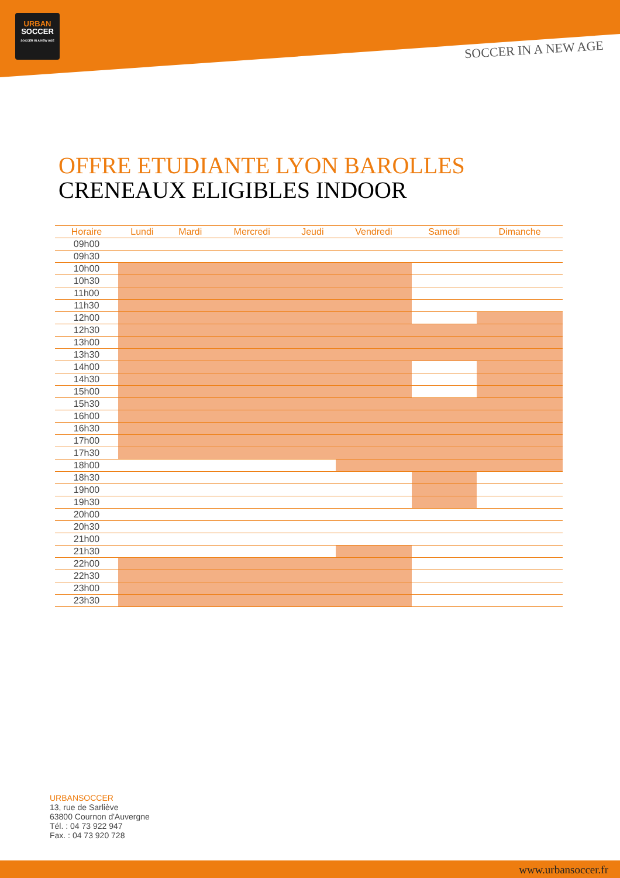URBAN
SOCCER
SOCCER IN A NEW AGE
SOCCER IN A NEW AGE
OFFRE ETUDIANTE LYON BAROLLES
CRENEAUX ELIGIBLES INDOOR
| Horaire | Lundi | Mardi | Mercredi | Jeudi | Vendredi | Samedi | Dimanche |
| --- | --- | --- | --- | --- | --- | --- | --- |
| 09h00 | | | | | | | |
| 09h30 | | | | | | | |
| 10h00 | | | | | | | |
| 10h30 | | | | | | | |
| 11h00 | | | | | | | |
| 11h30 | | | | | | | |
| 12h00 | | | | | | | |
| 12h30 | | | | | | | |
| 13h00 | | | | | | | |
| 13h30 | | | | | | | |
| 14h00 | | | | | | | |
| 14h30 | | | | | | | |
| 15h00 | | | | | | | |
| 15h30 | | | | | | | |
| 16h00 | | | | | | | |
| 16h30 | | | | | | | |
| 17h00 | | | | | | | |
| 17h30 | | | | | | | |
| 18h00 | | | | | | | |
| 18h30 | | | | | | | |
| 19h00 | | | | | | | |
| 19h30 | | | | | | | |
| 20h00 | | | | | | | |
| 20h30 | | | | | | | |
| 21h00 | | | | | | | |
| 21h30 | | | | | | | |
| 22h00 | | | | | | | |
| 22h30 | | | | | | | |
| 23h00 | | | | | | | |
| 23h30 | | | | | | | |
URBANSOCCER
13, rue de Sarliève
63800 Cournon d'Auvergne
Tél. : 04 73 922 947
Fax. : 04 73 920 728
www.urbansoccer.fr